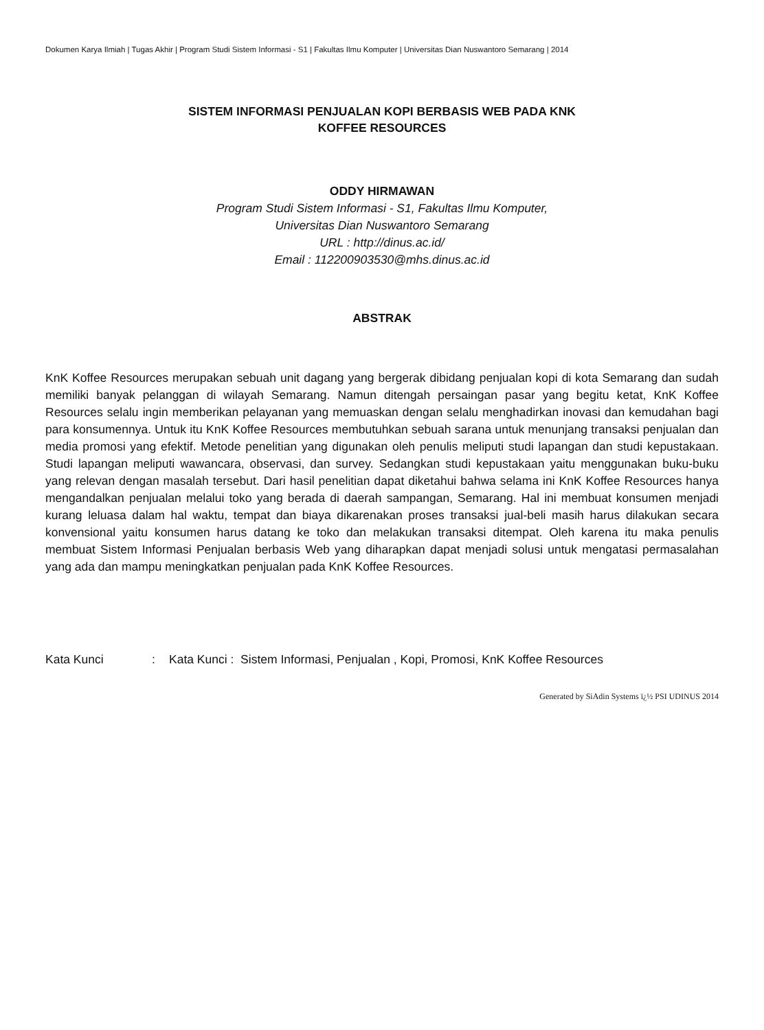Dokumen Karya Ilmiah | Tugas Akhir | Program Studi Sistem Informasi - S1 | Fakultas Ilmu Komputer | Universitas Dian Nuswantoro Semarang | 2014
SISTEM INFORMASI PENJUALAN KOPI BERBASIS WEB PADA KNK
KOFFEE RESOURCES
ODDY HIRMAWAN
Program Studi Sistem Informasi - S1, Fakultas Ilmu Komputer,
Universitas Dian Nuswantoro Semarang
URL : http://dinus.ac.id/
Email : 112200903530@mhs.dinus.ac.id
ABSTRAK
KnK Koffee Resources merupakan sebuah unit dagang yang bergerak dibidang penjualan kopi di kota Semarang dan sudah memiliki banyak pelanggan di wilayah Semarang. Namun ditengah persaingan pasar yang begitu ketat, KnK Koffee Resources selalu ingin memberikan pelayanan yang memuaskan dengan selalu menghadirkan inovasi dan kemudahan bagi para konsumennya. Untuk itu KnK Koffee Resources membutuhkan sebuah sarana untuk menunjang transaksi penjualan dan media promosi yang efektif. Metode penelitian yang digunakan oleh penulis meliputi studi lapangan dan studi kepustakaan. Studi lapangan meliputi wawancara, observasi, dan survey. Sedangkan studi kepustakaan yaitu menggunakan buku-buku yang relevan dengan masalah tersebut. Dari hasil penelitian dapat diketahui bahwa selama ini KnK Koffee Resources hanya mengandalkan penjualan melalui toko yang berada di daerah sampangan, Semarang. Hal ini membuat konsumen menjadi kurang leluasa dalam hal waktu, tempat dan biaya dikarenakan proses transaksi jual-beli masih harus dilakukan secara konvensional yaitu konsumen harus datang ke toko dan melakukan transaksi ditempat. Oleh karena itu maka penulis membuat Sistem Informasi Penjualan berbasis Web yang diharapkan dapat menjadi solusi untuk mengatasi permasalahan yang ada dan mampu meningkatkan penjualan pada KnK Koffee Resources.
Kata Kunci : Kata Kunci : Sistem Informasi, Penjualan , Kopi, Promosi, KnK Koffee Resources
Generated by SiAdin Systems ï¿½ PSI UDINUS 2014